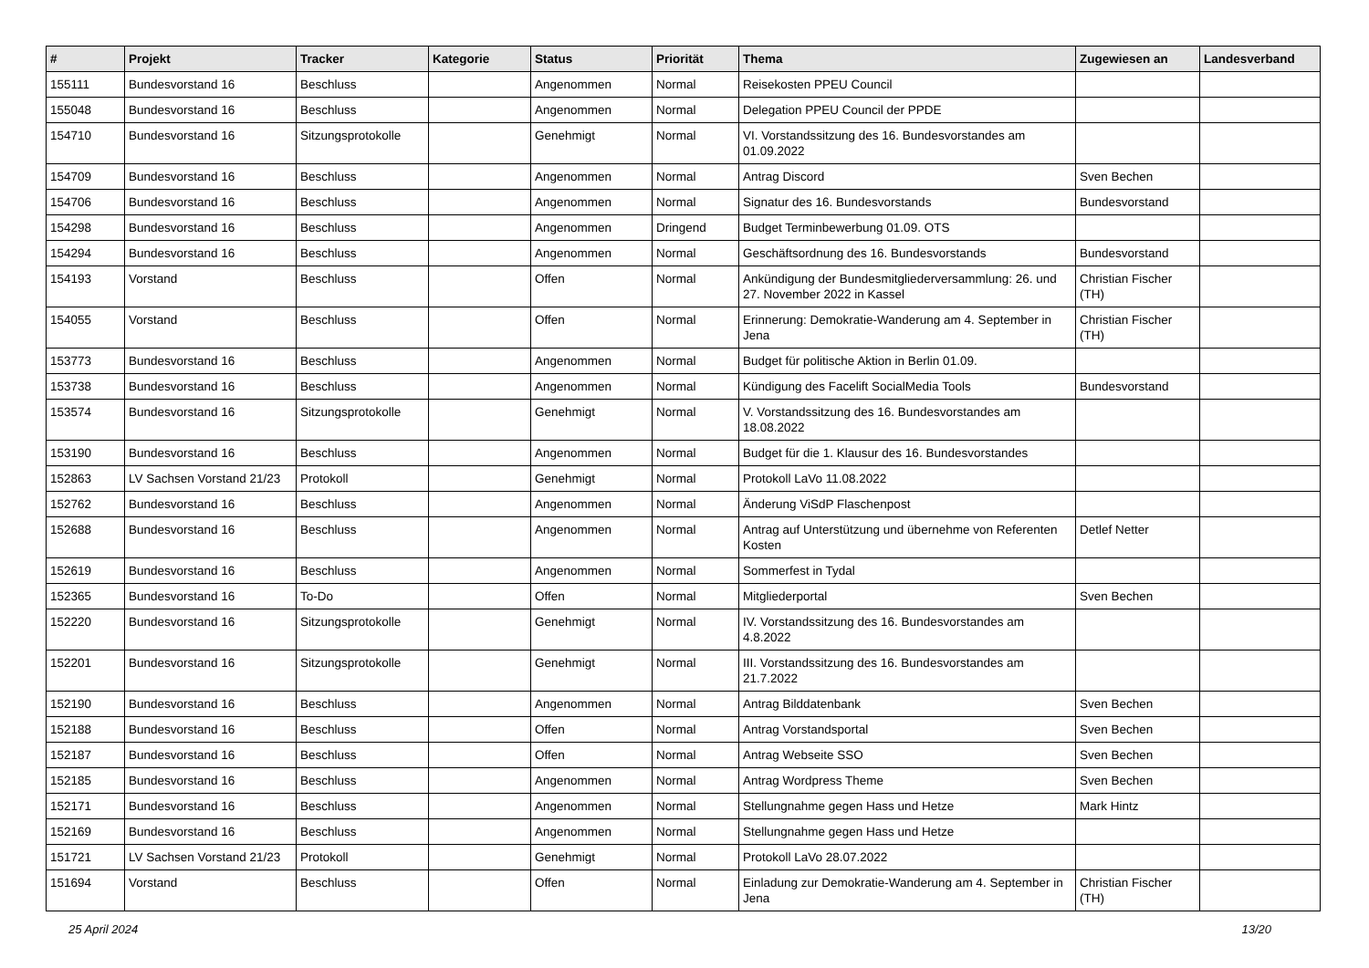| # | Projekt | Tracker | Kategorie | Status | Priorität | Thema | Zugewiesen an | Landesverband |
| --- | --- | --- | --- | --- | --- | --- | --- | --- |
| 155111 | Bundesvorstand 16 | Beschluss | | Angenommen | Normal | Reisekosten PPEU Council | | |
| 155048 | Bundesvorstand 16 | Beschluss | | Angenommen | Normal | Delegation PPEU Council der PPDE | | |
| 154710 | Bundesvorstand 16 | Sitzungsprotokolle | | Genehmigt | Normal | VI. Vorstandssitzung des 16. Bundesvorstandes am 01.09.2022 | | |
| 154709 | Bundesvorstand 16 | Beschluss | | Angenommen | Normal | Antrag Discord | Sven Bechen | |
| 154706 | Bundesvorstand 16 | Beschluss | | Angenommen | Normal | Signatur des 16. Bundesvorstands | Bundesvorstand | |
| 154298 | Bundesvorstand 16 | Beschluss | | Angenommen | Dringend | Budget Terminbewerbung 01.09. OTS | | |
| 154294 | Bundesvorstand 16 | Beschluss | | Angenommen | Normal | Geschäftsordnung des 16. Bundesvorstands | Bundesvorstand | |
| 154193 | Vorstand | Beschluss | | Offen | Normal | Ankündigung der Bundesmitgliederversammlung: 26. und 27. November 2022 in Kassel | Christian Fischer (TH) | |
| 154055 | Vorstand | Beschluss | | Offen | Normal | Erinnerung: Demokratie-Wanderung am 4. September in Jena | Christian Fischer (TH) | |
| 153773 | Bundesvorstand 16 | Beschluss | | Angenommen | Normal | Budget für politische Aktion in Berlin 01.09. | | |
| 153738 | Bundesvorstand 16 | Beschluss | | Angenommen | Normal | Kündigung des Facelift SocialMedia Tools | Bundesvorstand | |
| 153574 | Bundesvorstand 16 | Sitzungsprotokolle | | Genehmigt | Normal | V. Vorstandssitzung des 16. Bundesvorstandes am 18.08.2022 | | |
| 153190 | Bundesvorstand 16 | Beschluss | | Angenommen | Normal | Budget für die 1. Klausur des 16. Bundesvorstandes | | |
| 152863 | LV Sachsen Vorstand 21/23 | Protokoll | | Genehmigt | Normal | Protokoll LaVo 11.08.2022 | | |
| 152762 | Bundesvorstand 16 | Beschluss | | Angenommen | Normal | Änderung ViSdP Flaschenpost | | |
| 152688 | Bundesvorstand 16 | Beschluss | | Angenommen | Normal | Antrag auf Unterstützung und übernehme von Referenten Kosten | Detlef Netter | |
| 152619 | Bundesvorstand 16 | Beschluss | | Angenommen | Normal | Sommerfest in Tydal | | |
| 152365 | Bundesvorstand 16 | To-Do | | Offen | Normal | Mitgliederportal | Sven Bechen | |
| 152220 | Bundesvorstand 16 | Sitzungsprotokolle | | Genehmigt | Normal | IV. Vorstandssitzung des 16. Bundesvorstandes am 4.8.2022 | | |
| 152201 | Bundesvorstand 16 | Sitzungsprotokolle | | Genehmigt | Normal | III. Vorstandssitzung des 16. Bundesvorstandes am 21.7.2022 | | |
| 152190 | Bundesvorstand 16 | Beschluss | | Angenommen | Normal | Antrag Bilddatenbank | Sven Bechen | |
| 152188 | Bundesvorstand 16 | Beschluss | | Offen | Normal | Antrag Vorstandsportal | Sven Bechen | |
| 152187 | Bundesvorstand 16 | Beschluss | | Offen | Normal | Antrag Webseite SSO | Sven Bechen | |
| 152185 | Bundesvorstand 16 | Beschluss | | Angenommen | Normal | Antrag Wordpress Theme | Sven Bechen | |
| 152171 | Bundesvorstand 16 | Beschluss | | Angenommen | Normal | Stellungnahme gegen Hass und Hetze | Mark Hintz | |
| 152169 | Bundesvorstand 16 | Beschluss | | Angenommen | Normal | Stellungnahme gegen Hass und Hetze | | |
| 151721 | LV Sachsen Vorstand 21/23 | Protokoll | | Genehmigt | Normal | Protokoll LaVo 28.07.2022 | | |
| 151694 | Vorstand | Beschluss | | Offen | Normal | Einladung zur Demokratie-Wanderung am 4. September in Jena | Christian Fischer (TH) | |
25 April 2024 13/20